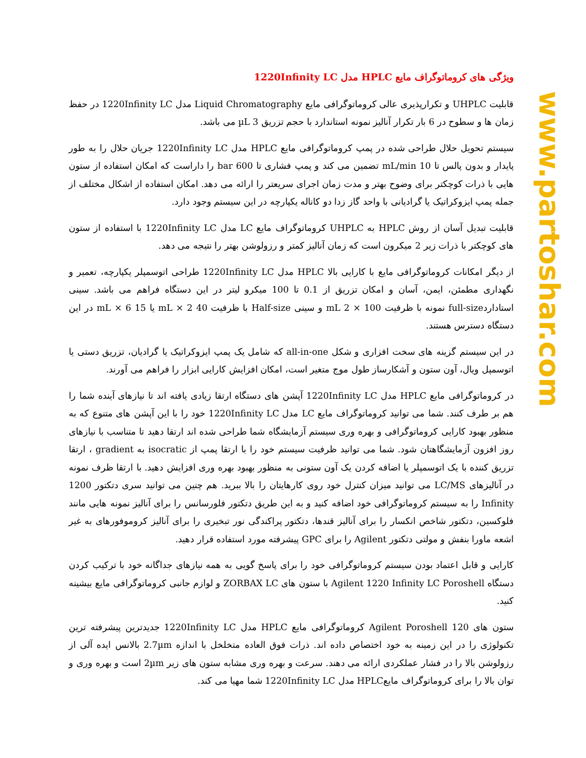ویژگی های کروماتوگراف مایع HPLC مدل 1220Infinity LC
قابلیت UHPLC و تکرارپذیری عالی کروماتوگرافی مایع Liquid Chromatography مدل 1220Infinity LC در حفظ زمان ها و سطوح در 6 بار تکرار آنالیز نمونه استاندارد با حجم تزریق 3 µL می باشد.
سیستم تحویل حلال طراحی شده در پمپ کروماتوگرافی مایع HPLC مدل 1220Infinity LC جریان حلال را به طور پایدار و بدون پالس تا 10 mL/min تضمین می کند و پمپ فشاری تا 600 bar را داراست که امکان استفاده از ستون هایی با ذرات کوچکتر برای وضوح بهتر و مدت زمان اجرای سریعتر را ارائه می دهد. امکان استفاده از اشکال مختلف از جمله پمپ ایزوکراتیک یا گرادیانی با واحد گاز زدا دو کاناله یکپارچه در این سیستم وجود دارد.
قابلیت تبدیل آسان از روش HPLC به UHPLC کروماتوگراف مایع LC مدل 1220Infinity LC با استفاده از ستون های کوچکتر با ذرات زیر 2 میکرون است که زمان آنالیز کمتر و رزولوشن بهتر را نتیجه می دهد.
از دیگر امکانات کروماتوگرافی مایع با کارایی بالا HPLC مدل 1220Infinity LC طراحی اتوسمپلر یکپارچه، تعمیر و نگهداری مطمئن، ایمن، آسان و امکان تزریق از 0.1 تا 100 میکرو لیتر در این دستگاه فراهم می باشد. سینی استاداردfull-size نمونه با ظرفیت 100 × 2 mL و سینی Half-size با ظرفیت 40 mL × 2 یا 15 mL × 6 در این دستگاه دسترس هستند.
در این سیستم گزینه های سخت افزاری و شکل all-in-one که شامل یک پمپ ایزوکراتیک یا گرادیان، تزریق دستی یا اتوسمپل ویال، آون ستون و آشکارساز طول موج متغیر است، امکان افزایش کارایی ابزار را فراهم می آورند.
در کروماتوگرافی مایع HPLC مدل 1220Infinity LC آپشن های دستگاه ارتقا زیادی یافته اند تا نیازهای آینده شما را هم بر طرف کنند. شما می توانید کروماتوگراف مایع LC مدل 1220Infinity LC خود را با این آپشن های متنوع که به منظور بهبود کارایی کروماتوگرافی و بهره وری سیستم آزمایشگاه شما طراحی شده اند ارتقا دهید تا متناسب با نیازهای روز افزون آزمایشگاهتان شود. شما می توانید ظرفیت سیستم خود را با ارتقا پمپ از isocratic به gradient ، ارتقا تزریق کننده با یک اتوسمپلر یا اضافه کردن یک آون ستونی به منظور بهبود بهره وری افزایش دهید. با ارتقا ظرف نمونه در آنالیزهای LC/MS می توانید میزان کنترل خود روی کارهایتان را بالا ببرید. هم چنین می توانید سری دتکتور 1200 Infinity را به سیستم کروماتوگرافی خود اضافه کنید و به این طریق دتکتور فلورسانس را برای آنالیز نمونه هایی مانند فلوکسین، دتکتور شاخص انکسار را برای آنالیز قندها، دتکتور پراکندگی نور تبخیری را برای آنالیز کروموفورهای به غیر اشعه ماورا بنفش و مولتی دتکتور Agilent را برای GPC پیشرفته مورد استفاده قرار دهید.
کارایی و قابل اعتماد بودن سیستم کروماتوگرافی خود را برای پاسخ گویی به همه نیازهای جداگانه خود با ترکیب کردن دستگاه Agilent 1220 Infinity LC Poroshell با ستون های ZORBAX LC و لوازم جانبی کروماتوگرافی مایع بیشینه کنید.
ستون های Agilent Poroshell 120 کروماتوگرافی مایع HPLC مدل 1220Infinity LC جدیدترین پیشرفته ترین تکنولوژی را در این زمینه به خود اختصاص داده اند. ذرات فوق العاده متخلخل با اندازه 2.7µm بالانس ایده آلی از رزولوشن بالا را در فشار عملکردی ارائه می دهند. سرعت و بهره وری مشابه ستون های زیر 2µm است و بهره وری و توان بالا را برای کروماتوگراف مایعHPLC مدل 1220Infinity LC شما مهیا می کند.
www.partoshar.com